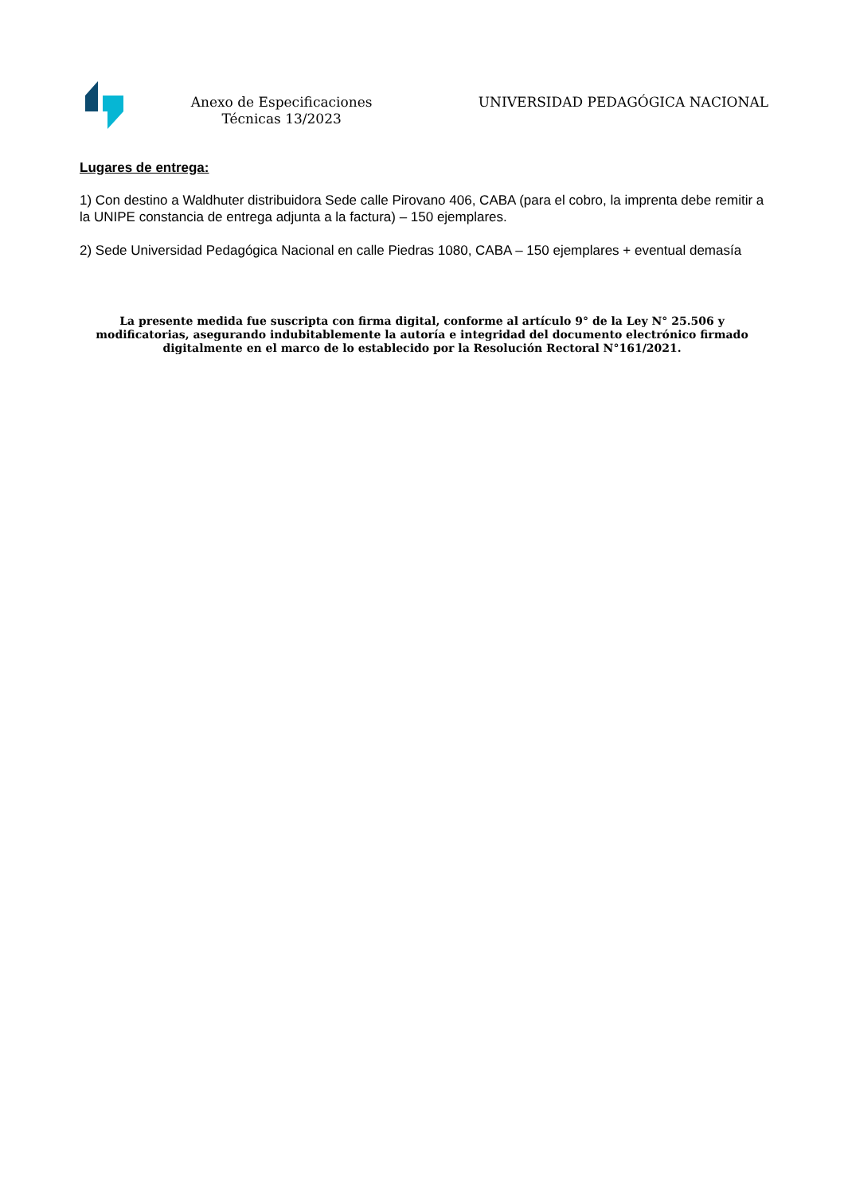Anexo de Especificaciones Técnicas 13/2023
UNIVERSIDAD PEDAGÓGICA NACIONAL
Lugares de entrega:
1) Con destino a Waldhuter distribuidora Sede calle Pirovano 406, CABA (para el cobro, la imprenta debe remitir a la UNIPE constancia de entrega adjunta a la factura) – 150 ejemplares.
2) Sede Universidad Pedagógica Nacional en calle Piedras 1080, CABA – 150 ejemplares + eventual demasía
La presente medida fue suscripta con firma digital, conforme al artículo 9° de la Ley N° 25.506 y modificatorias, asegurando indubitablemente la autoría e integridad del documento electrónico firmado digitalmente en el marco de lo establecido por la Resolución Rectoral N°161/2021.